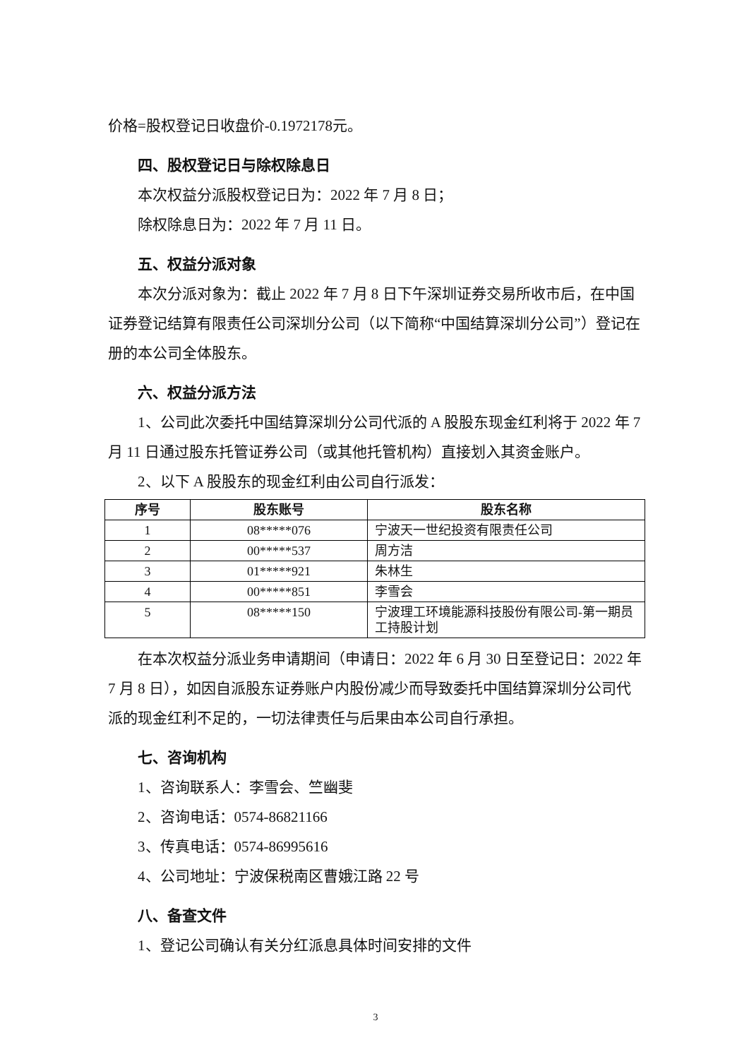价格=股权登记日收盘价-0.1972178元。
四、股权登记日与除权除息日
本次权益分派股权登记日为：2022 年 7 月 8 日；
除权除息日为：2022 年 7 月 11 日。
五、权益分派对象
本次分派对象为：截止 2022 年 7 月 8 日下午深圳证券交易所收市后，在中国证券登记结算有限责任公司深圳分公司（以下简称“中国结算深圳分公司”）登记在册的本公司全体股东。
六、权益分派方法
1、公司此次委托中国结算深圳分公司代派的 A 股股东现金红利将于 2022 年 7 月 11 日通过股东托管证券公司（或其他托管机构）直接划入其资金账户。
2、以下 A 股股东的现金红利由公司自行派发：
| 序号 | 股东账号 | 股东名称 |
| --- | --- | --- |
| 1 | 08*****076 | 宁波天一世纪投资有限责任公司 |
| 2 | 00*****537 | 周方洁 |
| 3 | 01*****921 | 朱林生 |
| 4 | 00*****851 | 李雪会 |
| 5 | 08*****150 | 宁波理工环境能源科技股份有限公司-第一期员工持股计划 |
在本次权益分派业务申请期间（申请日：2022 年 6 月 30 日至登记日：2022 年 7 月 8 日），如因自派股东证券账户内股份减少而导致委托中国结算深圳分公司代派的现金红利不足的，一切法律责任与后果由本公司自行承担。
七、咨询机构
1、咨询联系人：李雪会、竺幽斐
2、咨询电话：0574-86821166
3、传真电话：0574-86995616
4、公司地址：宁波保税南区曹娥江路 22 号
八、备查文件
1、登记公司确认有关分红派息具体时间安排的文件
3